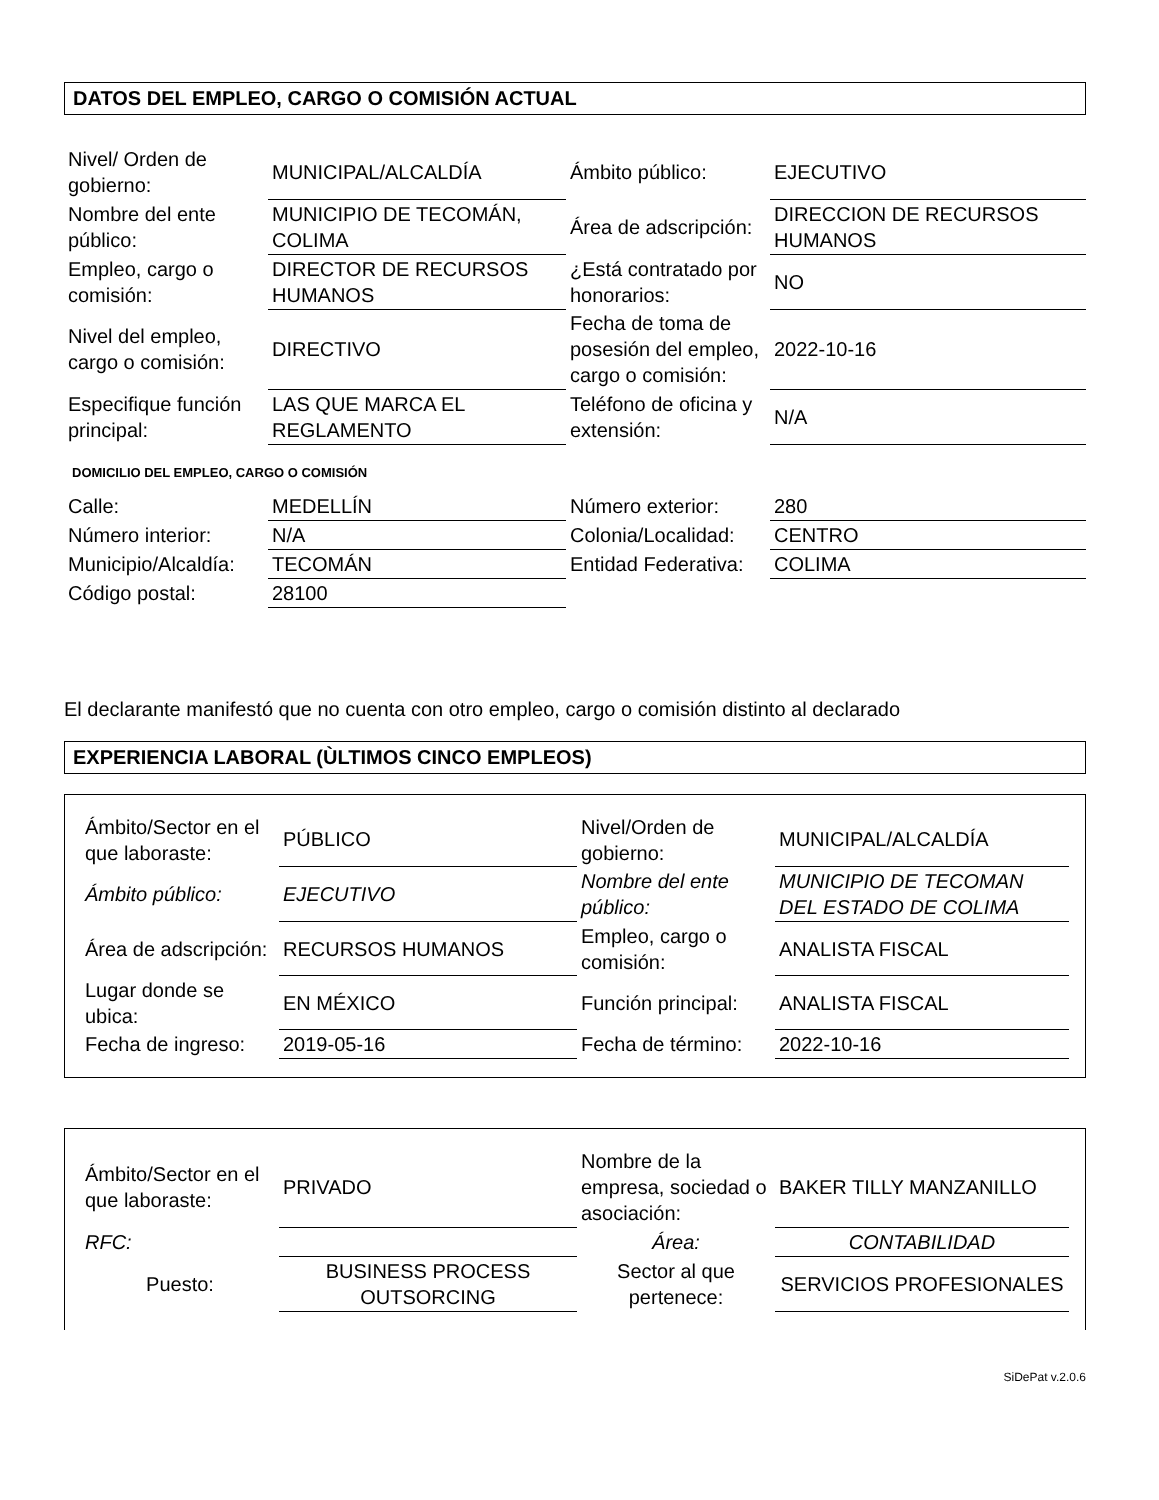DATOS DEL EMPLEO, CARGO O COMISIÓN ACTUAL
| Nivel/ Orden de gobierno: | MUNICIPAL/ALCALDÍA | Ámbito público: | EJECUTIVO |
| Nombre del ente público: | MUNICIPIO DE TECOMÁN, COLIMA | Área de adscripción: | DIRECCION DE RECURSOS HUMANOS |
| Empleo, cargo o comisión: | DIRECTOR DE RECURSOS HUMANOS | ¿Está contratado por honorarios: | NO |
| Nivel del empleo, cargo o comisión: | DIRECTIVO | Fecha de toma de posesión del empleo, cargo o comisión: | 2022-10-16 |
| Especifique función principal: | LAS QUE MARCA EL REGLAMENTO | Teléfono de oficina y extensión: | N/A |
DOMICILIO DEL EMPLEO, CARGO O COMISIÓN
| Calle: | MEDELLÍN | Número exterior: | 280 |
| Número interior: | N/A | Colonia/Localidad: | CENTRO |
| Municipio/Alcaldía: | TECOMÁN | Entidad Federativa: | COLIMA |
| Código postal: | 28100 | | |
El declarante manifestó que no cuenta con otro empleo, cargo o comisión distinto al declarado
EXPERIENCIA LABORAL (ÙLTIMOS CINCO EMPLEOS)
| Ámbito/Sector en el que laboraste: | PÚBLICO | Nivel/Orden de gobierno: | MUNICIPAL/ALCALDÍA |
| Ámbito público: | EJECUTIVO | Nombre del ente público: | MUNICIPIO DE TECOMAN DEL ESTADO DE COLIMA |
| Área de adscripción: | RECURSOS HUMANOS | Empleo, cargo o comisión: | ANALISTA FISCAL |
| Lugar donde se ubica: | EN MÉXICO | Función principal: | ANALISTA FISCAL |
| Fecha de ingreso: | 2019-05-16 | Fecha de término: | 2022-10-16 |
| Ámbito/Sector en el que laboraste: | PRIVADO | Nombre de la empresa, sociedad o asociación: | BAKER TILLY MANZANILLO |
| RFC: | | Área: | CONTABILIDAD |
| Puesto: | BUSINESS PROCESS OUTSORCING | Sector al que pertenece: | SERVICIOS PROFESIONALES |
SiDePat v.2.0.6